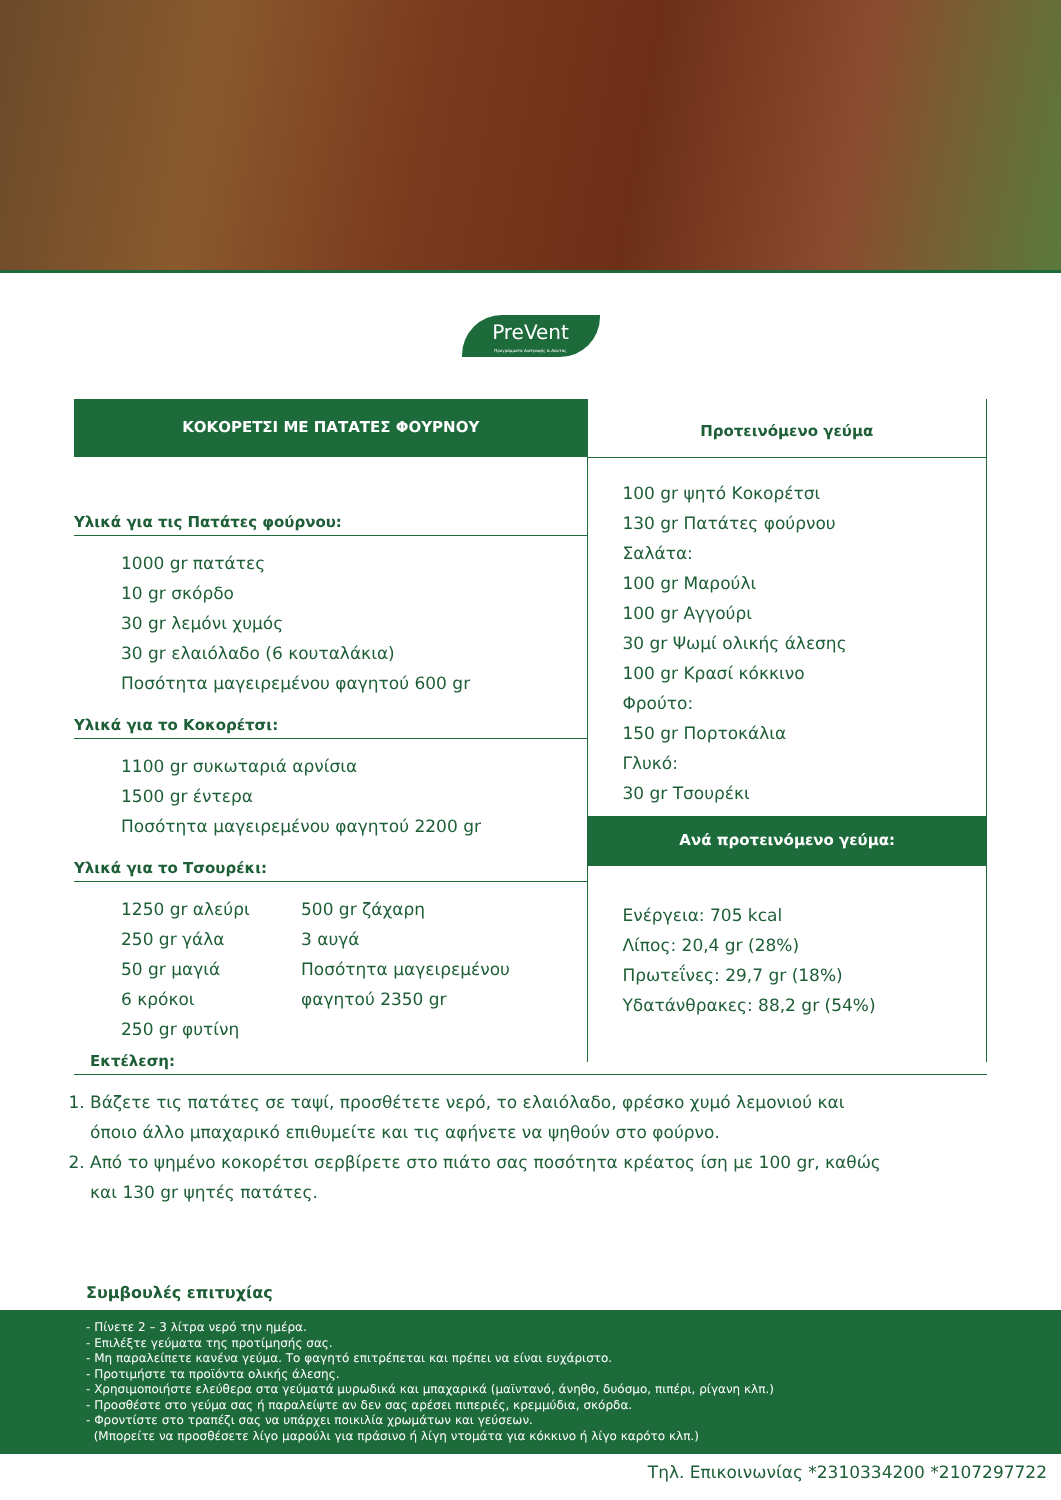PreVent
Προγράμματα Διατροφής & Δίαιτας
ΚΟΚΟΡΕΤΣΙ ΜΕ ΠΑΤΑΤΕΣ ΦΟΥΡΝΟΥ
Υλικά για τις Πατάτες φούρνου:
1000 gr πατάτες
10 gr σκόρδο
30 gr λεμόνι χυμός
30 gr ελαιόλαδο (6 κουταλάκια)
Ποσότητα μαγειρεμένου φαγητού 600 gr
Υλικά για το Κοκορέτσι:
1100 gr συκωταριά αρνίσια
1500 gr έντερα
Ποσότητα μαγειρεμένου φαγητού 2200 gr
Υλικά για το Τσουρέκι:
1250 gr αλεύρι
250 gr γάλα
50 gr μαγιά
6 κρόκοι
250 gr φυτίνη
500 gr ζάχαρη
3 αυγά
Ποσότητα μαγειρεμένου
φαγητού 2350 gr
Προτεινόμενο γεύμα
100 gr ψητό Κοκορέτσι
130 gr Πατάτες φούρνου
Σαλάτα:
100 gr Μαρούλι
100 gr Αγγούρι
30 gr Ψωμί ολικής άλεσης
100 gr Κρασί κόκκινο
Φρούτο:
150 gr Πορτοκάλια
Γλυκό:
30 gr Τσουρέκι
Ανά προτεινόμενο γεύμα:
Ενέργεια: 705 kcal
Λίπος: 20,4 gr (28%)
Πρωτεΐνες: 29,7 gr (18%)
Υδατάνθρακες: 88,2 gr (54%)
Εκτέλεση:
1. Βάζετε τις πατάτες σε ταψί, προσθέτετε νερό, το ελαιόλαδο, φρέσκο χυμό λεμονιού και όποιο άλλο μπαχαρικό επιθυμείτε και τις αφήνετε να ψηθούν στο φούρνο.
2. Από το ψημένο κοκορέτσι σερβίρετε στο πιάτο σας ποσότητα κρέατος ίση με 100 gr, καθώς και 130 gr ψητές πατάτες.
Συμβουλές επιτυχίας
- Πίνετε 2 – 3 λίτρα νερό την ημέρα.
- Επιλέξτε γεύματα της προτίμησής σας.
- Μη παραλείπετε κανένα γεύμα. Το φαγητό επιτρέπεται και πρέπει να είναι ευχάριστο.
- Προτιμήστε τα προϊόντα ολικής άλεσης.
- Χρησιμοποιήστε ελεύθερα στα γεύματά μυρωδικά και μπαχαρικά (μαϊντανό, άνηθο, δυόσμο, πιπέρι, ρίγανη κλπ.)
- Προσθέστε στο γεύμα σας ή παραλείψτε αν δεν σας αρέσει πιπεριές, κρεμμύδια, σκόρδα.
- Φροντίστε στο τραπέζι σας να υπάρχει ποικιλία χρωμάτων και γεύσεων.
(Μπορείτε να προσθέσετε λίγο μαρούλι για πράσινο ή λίγη ντομάτα για κόκκινο ή λίγο καρότο κλπ.)
Τηλ. Επικοινωνίας *2310334200 *2107297722